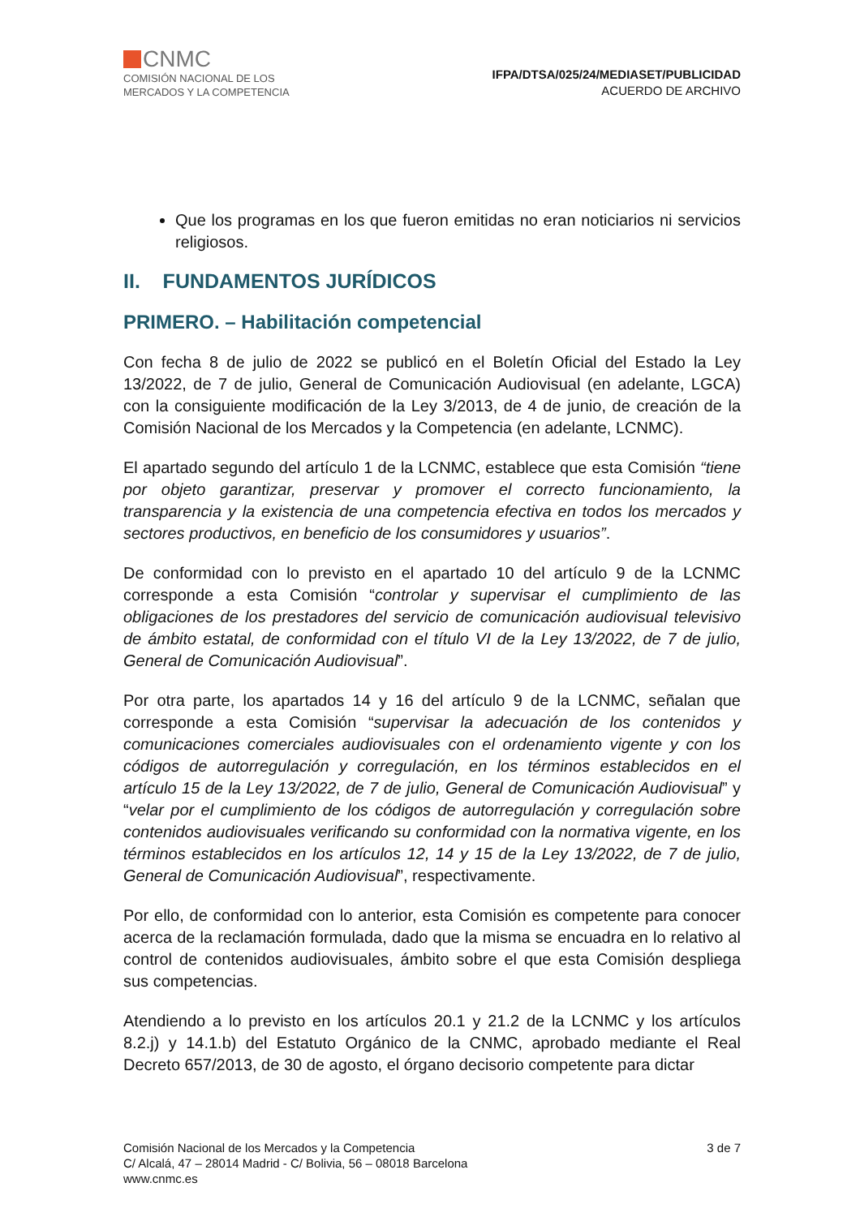CNMC
COMISIÓN NACIONAL DE LOS
MERCADOS Y LA COMPETENCIA
IFPA/DTSA/025/24/MEDIASET/PUBLICIDAD
ACUERDO DE ARCHIVO
Que los programas en los que fueron emitidas no eran noticiarios ni servicios religiosos.
II. FUNDAMENTOS JURÍDICOS
PRIMERO. – Habilitación competencial
Con fecha 8 de julio de 2022 se publicó en el Boletín Oficial del Estado la Ley 13/2022, de 7 de julio, General de Comunicación Audiovisual (en adelante, LGCA) con la consiguiente modificación de la Ley 3/2013, de 4 de junio, de creación de la Comisión Nacional de los Mercados y la Competencia (en adelante, LCNMC).
El apartado segundo del artículo 1 de la LCNMC, establece que esta Comisión “tiene por objeto garantizar, preservar y promover el correcto funcionamiento, la transparencia y la existencia de una competencia efectiva en todos los mercados y sectores productivos, en beneficio de los consumidores y usuarios”.
De conformidad con lo previsto en el apartado 10 del artículo 9 de la LCNMC corresponde a esta Comisión “controlar y supervisar el cumplimiento de las obligaciones de los prestadores del servicio de comunicación audiovisual televisivo de ámbito estatal, de conformidad con el título VI de la Ley 13/2022, de 7 de julio, General de Comunicación Audiovisual”.
Por otra parte, los apartados 14 y 16 del artículo 9 de la LCNMC, señalan que corresponde a esta Comisión “supervisar la adecuación de los contenidos y comunicaciones comerciales audiovisuales con el ordenamiento vigente y con los códigos de autorregulación y corregulación, en los términos establecidos en el artículo 15 de la Ley 13/2022, de 7 de julio, General de Comunicación Audiovisual” y “velar por el cumplimiento de los códigos de autorregulación y corregulación sobre contenidos audiovisuales verificando su conformidad con la normativa vigente, en los términos establecidos en los artículos 12, 14 y 15 de la Ley 13/2022, de 7 de julio, General de Comunicación Audiovisual”, respectivamente.
Por ello, de conformidad con lo anterior, esta Comisión es competente para conocer acerca de la reclamación formulada, dado que la misma se encuadra en lo relativo al control de contenidos audiovisuales, ámbito sobre el que esta Comisión despliega sus competencias.
Atendiendo a lo previsto en los artículos 20.1 y 21.2 de la LCNMC y los artículos 8.2.j) y 14.1.b) del Estatuto Orgánico de la CNMC, aprobado mediante el Real Decreto 657/2013, de 30 de agosto, el órgano decisorio competente para dictar
Comisión Nacional de los Mercados y la Competencia
C/ Alcalá, 47 – 28014 Madrid - C/ Bolivia, 56 – 08018 Barcelona
www.cnmc.es
3 de 7